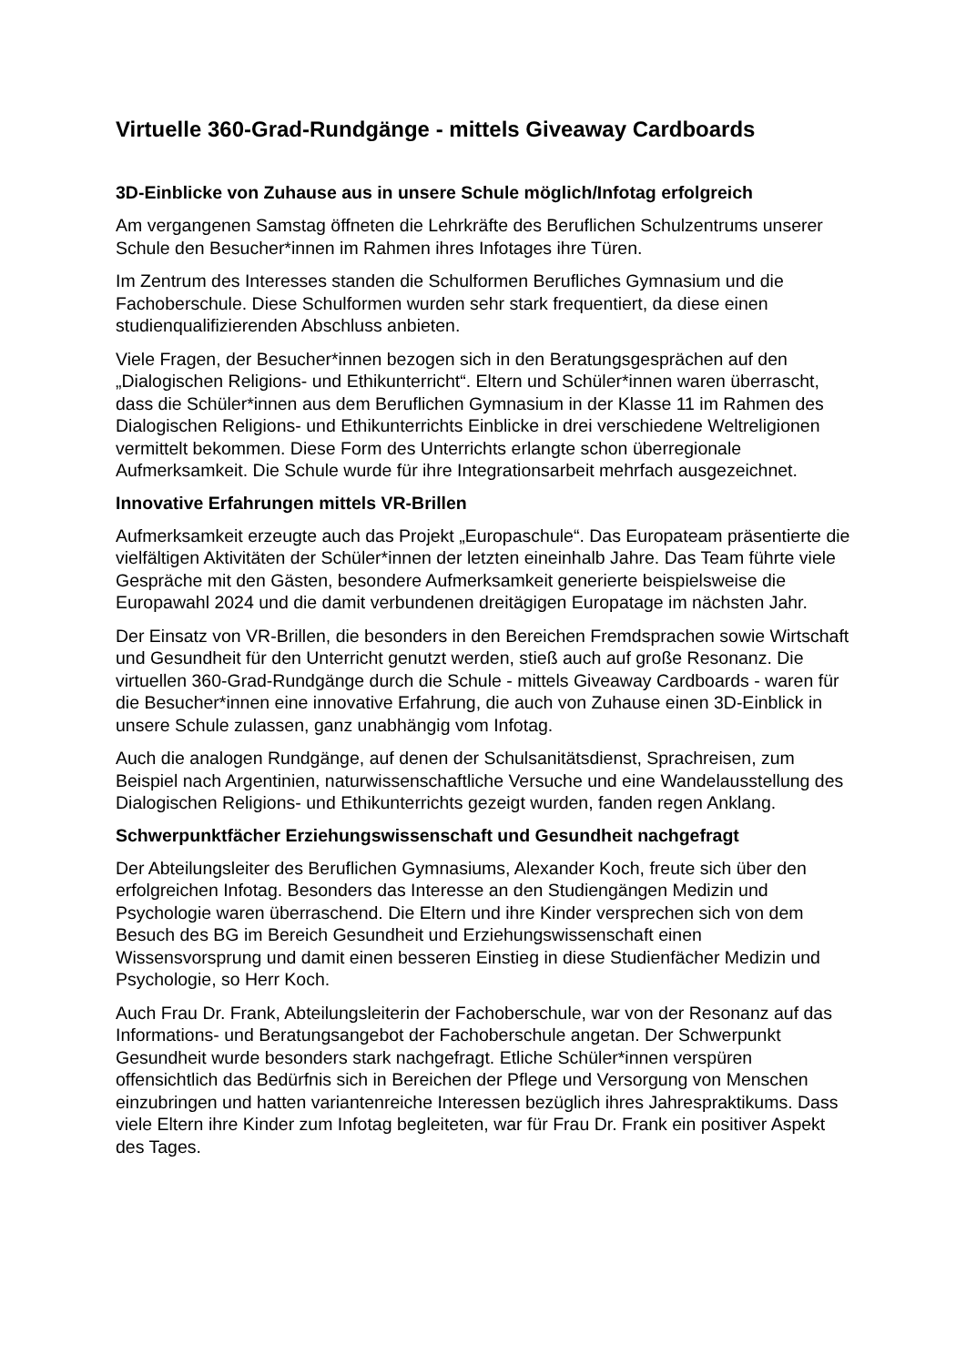Virtuelle 360-Grad-Rundgänge - mittels Giveaway Cardboards
3D-Einblicke von Zuhause aus in unsere Schule möglich/Infotag erfolgreich
Am vergangenen Samstag öffneten die Lehrkräfte des Beruflichen Schulzentrums unserer Schule den Besucher*innen im Rahmen ihres Infotages ihre Türen.
Im Zentrum des Interesses standen die Schulformen Berufliches Gymnasium und die Fachoberschule. Diese Schulformen wurden sehr stark frequentiert, da diese einen studienqualifizierenden Abschluss anbieten.
Viele Fragen, der Besucher*innen bezogen sich in den Beratungsgesprächen auf den „Dialogischen Religions- und Ethikunterricht“. Eltern und Schüler*innen waren überrascht, dass die Schüler*innen aus dem Beruflichen Gymnasium in der Klasse 11 im Rahmen des Dialogischen Religions- und Ethikunterrichts Einblicke in drei verschiedene Weltreligionen vermittelt bekommen. Diese Form des Unterrichts erlangte schon überregionale Aufmerksamkeit. Die Schule wurde für ihre Integrationsarbeit mehrfach ausgezeichnet.
Innovative Erfahrungen mittels VR-Brillen
Aufmerksamkeit erzeugte auch das Projekt „Europaschule“. Das Europateam präsentierte die vielfältigen Aktivitäten der Schüler*innen der letzten eineinhalb Jahre. Das Team führte viele Gespräche mit den Gästen, besondere Aufmerksamkeit generierte beispielsweise die Europawahl 2024 und die damit verbundenen dreitägigen Europatage im nächsten Jahr.
Der Einsatz von VR-Brillen, die besonders in den Bereichen Fremdsprachen sowie Wirtschaft und Gesundheit für den Unterricht genutzt werden, stieß auch auf große Resonanz. Die virtuellen 360-Grad-Rundgänge durch die Schule - mittels Giveaway Cardboards - waren für die Besucher*innen eine innovative Erfahrung, die auch von Zuhause einen 3D-Einblick in unsere Schule zulassen, ganz unabhängig vom Infotag.
Auch die analogen Rundgänge, auf denen der Schulsanitätsdienst, Sprachreisen, zum Beispiel nach Argentinien, naturwissenschaftliche Versuche und eine Wandelausstellung des Dialogischen Religions- und Ethikunterrichts gezeigt wurden, fanden regen Anklang.
Schwerpunktfächer Erziehungswissenschaft und Gesundheit nachgefragt
Der Abteilungsleiter des Beruflichen Gymnasiums, Alexander Koch, freute sich über den erfolgreichen Infotag. Besonders das Interesse an den Studiengängen Medizin und Psychologie waren überraschend. Die Eltern und ihre Kinder versprechen sich von dem Besuch des BG im Bereich Gesundheit und Erziehungswissenschaft einen Wissensvorsprung und damit einen besseren Einstieg in diese Studienfächer Medizin und Psychologie, so Herr Koch.
Auch Frau Dr. Frank, Abteilungsleiterin der Fachoberschule, war von der Resonanz auf das Informations- und Beratungsangebot der Fachoberschule angetan. Der Schwerpunkt Gesundheit wurde besonders stark nachgefragt. Etliche Schüler*innen verspüren offensichtlich das Bedürfnis sich in Bereichen der Pflege und Versorgung von Menschen einzubringen und hatten variantenreiche Interessen bezüglich ihres Jahrespraktikums. Dass viele Eltern ihre Kinder zum Infotag begleiteten, war für Frau Dr. Frank ein positiver Aspekt des Tages.